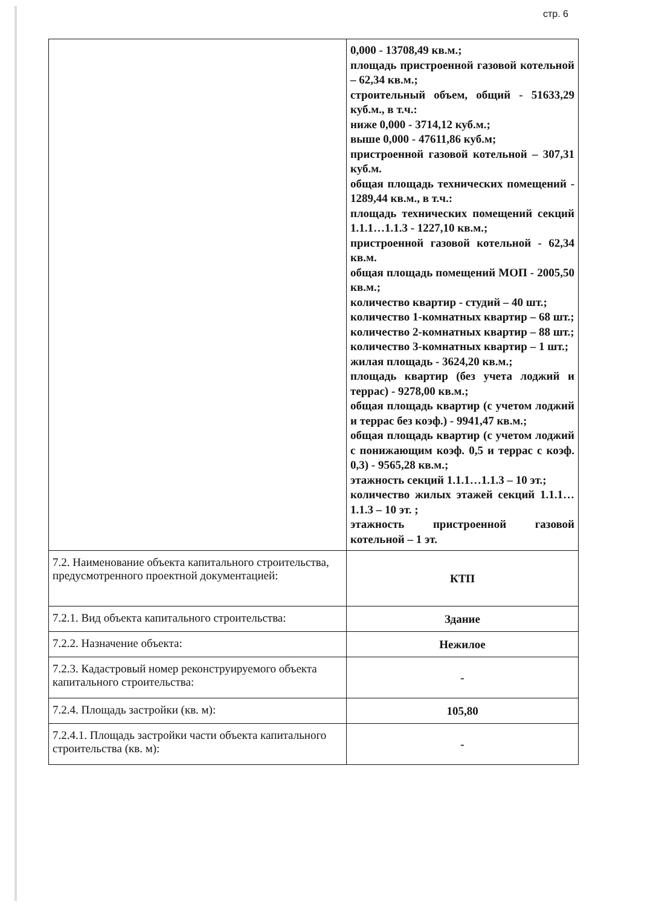стр. 6
| | 0,000 - 13708,49 кв.м.; площадь пристроенной газовой котельной – 62,34 кв.м.; строительный объем, общий - 51633,29 куб.м., в т.ч.: ниже 0,000 - 3714,12 куб.м.; выше 0,000 - 47611,86 куб.м; пристроенной газовой котельной – 307,31 куб.м. общая площадь технических помещений - 1289,44 кв.м., в т.ч.: площадь технических помещений секций 1.1.1…1.1.3 - 1227,10 кв.м.; пристроенной газовой котельной - 62,34 кв.м. общая площадь помещений МОП - 2005,50 кв.м.; количество квартир - студий – 40 шт.; количество 1-комнатных квартир – 68 шт.; количество 2-комнатных квартир – 88 шт.; количество 3-комнатных квартир – 1 шт.; жилая площадь - 3624,20 кв.м.; площадь квартир (без учета лоджий и террас) - 9278,00 кв.м.; общая площадь квартир (с учетом лоджий и террас без коэф.) - 9941,47 кв.м.; общая площадь квартир (с учетом лоджий с понижающим коэф. 0,5 и террас с коэф. 0,3) - 9565,28 кв.м.; этажность секций 1.1.1…1.1.3 – 10 эт.; количество жилых этажей секций 1.1.1…1.1.3 – 10 эт. ; этажность пристроенной газовой котельной – 1 эт. |
| 7.2. Наименование объекта капитального строительства, предусмотренного проектной документацией: | КТП |
| 7.2.1. Вид объекта капитального строительства: | Здание |
| 7.2.2. Назначение объекта: | Нежилое |
| 7.2.3. Кадастровый номер реконструируемого объекта капитального строительства: | - |
| 7.2.4. Площадь застройки (кв. м): | 105,80 |
| 7.2.4.1. Площадь застройки части объекта капитального строительства (кв. м): | - |